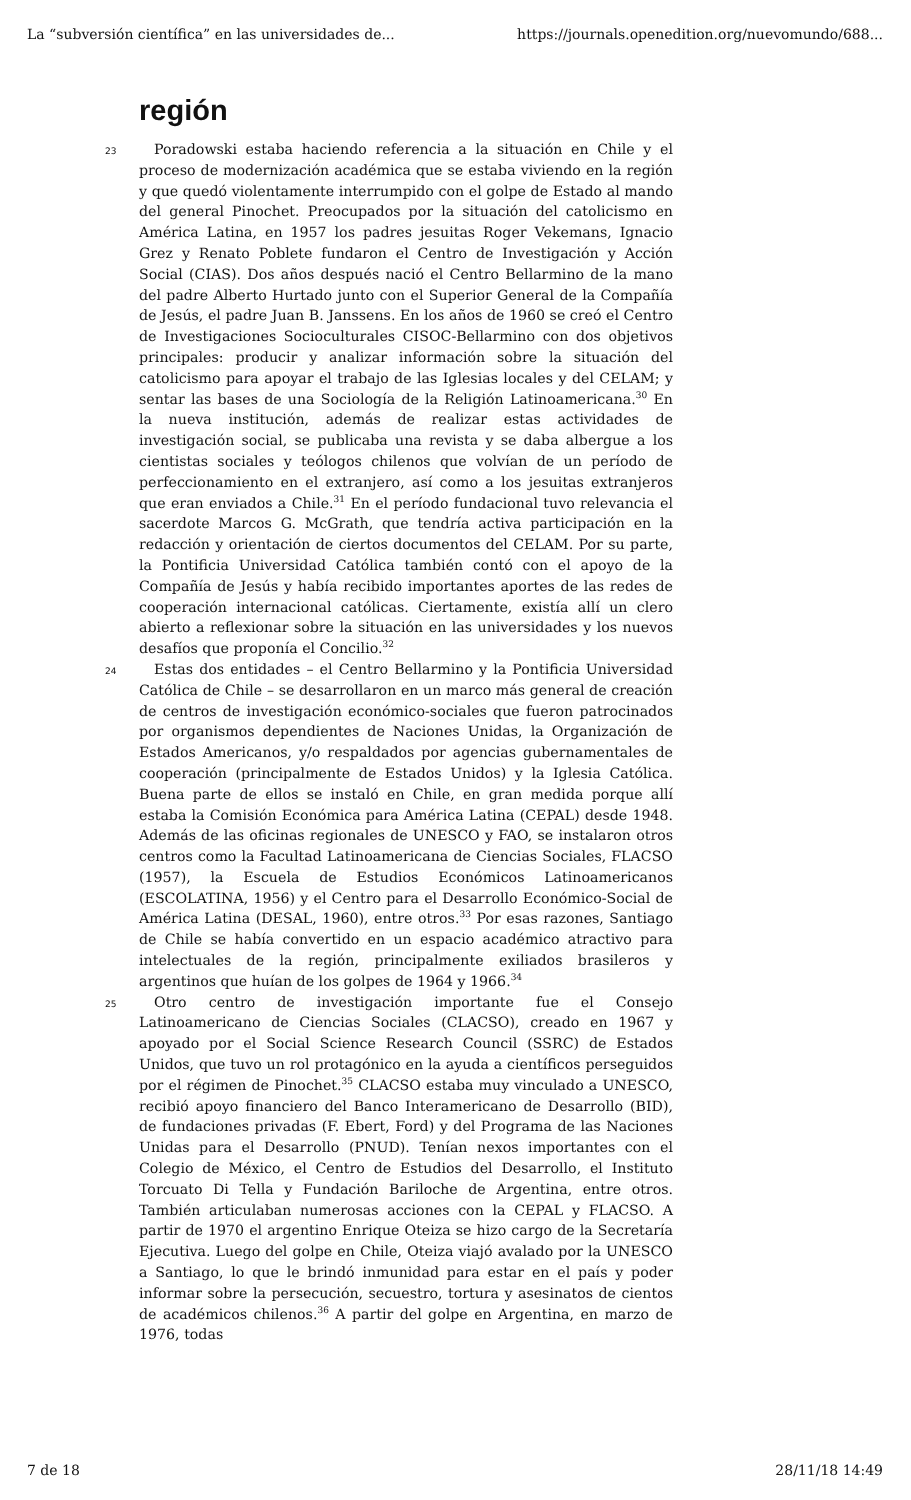La “subversión científica” en las universidades de... https://journals.openedition.org/nuevomundo/688...
región
23
Poradowski estaba haciendo referencia a la situación en Chile y el proceso de modernización académica que se estaba viviendo en la región y que quedó violentamente interrumpido con el golpe de Estado al mando del general Pinochet. Preocupados por la situación del catolicismo en América Latina, en 1957 los padres jesuitas Roger Vekemans, Ignacio Grez y Renato Poblete fundaron el Centro de Investigación y Acción Social (CIAS). Dos años después nació el Centro Bellarmino de la mano del padre Alberto Hurtado junto con el Superior General de la Compañía de Jesús, el padre Juan B. Janssens. En los años de 1960 se creó el Centro de Investigaciones Socioculturales CISOC-Bellarmino con dos objetivos principales: producir y analizar información sobre la situación del catolicismo para apoyar el trabajo de las Iglesias locales y del CELAM; y sentar las bases de una Sociología de la Religión Latinoamericana.<sup>30</sup> En la nueva institución, además de realizar estas actividades de investigación social, se publicaba una revista y se daba albergue a los cientistas sociales y teólogos chilenos que volvían de un período de perfeccionamiento en el extranjero, así como a los jesuitas extranjeros que eran enviados a Chile.<sup>31</sup> En el período fundacional tuvo relevancia el sacerdote Marcos G. McGrath, que tendría activa participación en la redacción y orientación de ciertos documentos del CELAM. Por su parte, la Pontificia Universidad Católica también contó con el apoyo de la Compañía de Jesús y había recibido importantes aportes de las redes de cooperación internacional católicas. Ciertamente, existía allí un clero abierto a reflexionar sobre la situación en las universidades y los nuevos desafíos que proponía el Concilio.<sup>32</sup>
24
Estas dos entidades – el Centro Bellarmino y la Pontificia Universidad Católica de Chile – se desarrollaron en un marco más general de creación de centros de investigación económico-sociales que fueron patrocinados por organismos dependientes de Naciones Unidas, la Organización de Estados Americanos, y/o respaldados por agencias gubernamentales de cooperación (principalmente de Estados Unidos) y la Iglesia Católica. Buena parte de ellos se instaló en Chile, en gran medida porque allí estaba la Comisión Económica para América Latina (CEPAL) desde 1948. Además de las oficinas regionales de UNESCO y FAO, se instalaron otros centros como la Facultad Latinoamericana de Ciencias Sociales, FLACSO (1957), la Escuela de Estudios Económicos Latinoamericanos (ESCOLATINA, 1956) y el Centro para el Desarrollo Económico-Social de América Latina (DESAL, 1960), entre otros.<sup>33</sup> Por esas razones, Santiago de Chile se había convertido en un espacio académico atractivo para intelectuales de la región, principalmente exiliados brasileros y argentinos que huían de los golpes de 1964 y 1966.<sup>34</sup>
25
Otro centro de investigación importante fue el Consejo Latinoamericano de Ciencias Sociales (CLACSO), creado en 1967 y apoyado por el Social Science Research Council (SSRC) de Estados Unidos, que tuvo un rol protagónico en la ayuda a científicos perseguidos por el régimen de Pinochet.<sup>35</sup> CLACSO estaba muy vinculado a UNESCO, recibió apoyo financiero del Banco Interamericano de Desarrollo (BID), de fundaciones privadas (F. Ebert, Ford) y del Programa de las Naciones Unidas para el Desarrollo (PNUD). Tenían nexos importantes con el Colegio de México, el Centro de Estudios del Desarrollo, el Instituto Torcuato Di Tella y Fundación Bariloche de Argentina, entre otros. También articulaban numerosas acciones con la CEPAL y FLACSO. A partir de 1970 el argentino Enrique Oteiza se hizo cargo de la Secretaría Ejecutiva. Luego del golpe en Chile, Oteiza viajó avalado por la UNESCO a Santiago, lo que le brindó inmunidad para estar en el país y poder informar sobre la persecución, secuestro, tortura y asesinatos de cientos de académicos chilenos.<sup>36</sup> A partir del golpe en Argentina, en marzo de 1976, todas
7 de 18 28/11/18 14:49